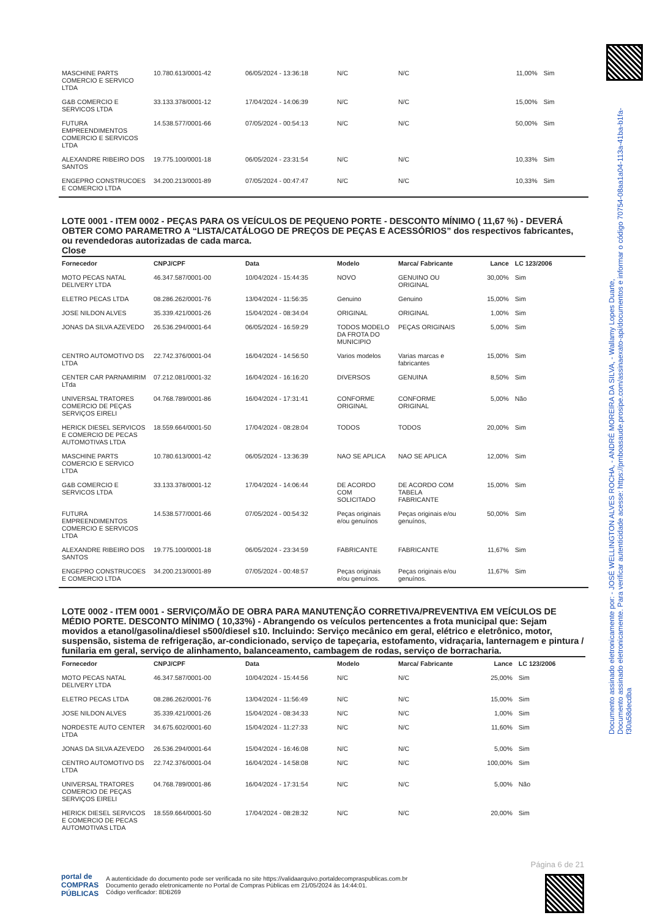Documento assinado eletronicamente por: - JOSÉ WELLINGTON ALVES ROCHA, - ANDRÉ MOREIRA DA SILVA, - Wallamy Lopes Duarte,
Documento assinado eletronicamente. Para verificar autenticidade acesse: https://pmboasaude.prosipe.com/assinaexato-api/documentos e informar o código 70754-08aa1a04-113a-41ba-b1fa-f30a58decdba
| MASCHINE PARTS COMERCIO E SERVICO LTDA | 10.780.613/0001-42 | 06/05/2024 - 13:36:18 | N/C | N/C | 11,00% | Sim |
| G&B COMERCIO E SERVICOS LTDA | 33.133.378/0001-12 | 17/04/2024 - 14:06:39 | N/C | N/C | 15,00% | Sim |
| FUTURA EMPREENDIMENTOS COMERCIO E SERVICOS LTDA | 14.538.577/0001-66 | 07/05/2024 - 00:54:13 | N/C | N/C | 50,00% | Sim |
| ALEXANDRE RIBEIRO DOS SANTOS | 19.775.100/0001-18 | 06/05/2024 - 23:31:54 | N/C | N/C | 10,33% | Sim |
| ENGEPRO CONSTRUCOES E COMERCIO LTDA | 34.200.213/0001-89 | 07/05/2024 - 00:47:47 | N/C | N/C | 10,33% | Sim |
LOTE 0001 - ITEM 0002 - PEÇAS PARA OS VEÍCULOS DE PEQUENO PORTE - DESCONTO MÍNIMO ( 11,67 %) - DEVERÁ OBTER COMO PARAMETRO A “LISTA/CATÁLOGO DE PREÇOS DE PEÇAS E ACESSÓRIOS” dos respectivos fabricantes, ou revendedoras autorizadas de cada marca.
Close
| Fornecedor | CNPJ/CPF | Data | Modelo | Marca/ Fabricante | Lance | LC 123/2006 |
| --- | --- | --- | --- | --- | --- | --- |
| MOTO PECAS NATAL DELIVERY LTDA | 46.347.587/0001-00 | 10/04/2024 - 15:44:35 | NOVO | GENUINO OU ORIGINAL | 30,00% | Sim |
| ELETRO PECAS LTDA | 08.286.262/0001-76 | 13/04/2024 - 11:56:35 | Genuino | Genuino | 15,00% | Sim |
| JOSE NILDON ALVES | 35.339.421/0001-26 | 15/04/2024 - 08:34:04 | ORIGINAL | ORIGINAL | 1,00% | Sim |
| JONAS DA SILVA AZEVEDO | 26.536.294/0001-64 | 06/05/2024 - 16:59:29 | TODOS MODELO DA FROTA DO MUNICIPIO | PEÇAS ORIGINAIS | 5,00% | Sim |
| CENTRO AUTOMOTIVO DS LTDA | 22.742.376/0001-04 | 16/04/2024 - 14:56:50 | Varios modelos | Varias marcas e fabricantes | 15,00% | Sim |
| CENTER CAR PARNAMIRIM LTda | 07.212.081/0001-32 | 16/04/2024 - 16:16:20 | DIVERSOS | GENUINA | 8,50% | Sim |
| UNIVERSAL TRATORES COMERCIO DE PEÇAS SERVIÇOS EIRELI | 04.768.789/0001-86 | 16/04/2024 - 17:31:41 | CONFORME ORIGINAL | CONFORME ORIGINAL | 5,00% | Não |
| HERICK DIESEL SERVICOS E COMERCIO DE PECAS AUTOMOTIVAS LTDA | 18.559.664/0001-50 | 17/04/2024 - 08:28:04 | TODOS | TODOS | 20,00% | Sim |
| MASCHINE PARTS COMERCIO E SERVICO LTDA | 10.780.613/0001-42 | 06/05/2024 - 13:36:39 | NAO SE APLICA | NAO SE APLICA | 12,00% | Sim |
| G&B COMERCIO E SERVICOS LTDA | 33.133.378/0001-12 | 17/04/2024 - 14:06:44 | DE ACORDO COM SOLICITADO | DE ACORDO COM TABELA FABRICANTE | 15,00% | Sim |
| FUTURA EMPREENDIMENTOS COMERCIO E SERVICOS LTDA | 14.538.577/0001-66 | 07/05/2024 - 00:54:32 | Peças originais e/ou genuínos | Peças originais e/ou genuínos, | 50,00% | Sim |
| ALEXANDRE RIBEIRO DOS SANTOS | 19.775.100/0001-18 | 06/05/2024 - 23:34:59 | FABRICANTE | FABRICANTE | 11,67% | Sim |
| ENGEPRO CONSTRUCOES E COMERCIO LTDA | 34.200.213/0001-89 | 07/05/2024 - 00:48:57 | Peças originais e/ou genuínos. | Peças originais e/ou genuínos. | 11,67% | Sim |
LOTE 0002 - ITEM 0001 - SERVIÇO/MÃO DE OBRA PARA MANUTENÇÃO CORRETIVA/PREVENTIVA EM VEÍCULOS DE MÉDIO PORTE. DESCONTO MÍNIMO ( 10,33%) - Abrangendo os veículos pertencentes a frota municipal que: Sejam movidos a etanol/gasolina/diesel s500/diesel s10. Incluindo: Serviço mecânico em geral, elétrico e eletrônico, motor, suspensão, sistema de refrigeração, ar-condicionado, serviço de tapeçaria, estofamento, vidraçaria, lanternagem e pintura / funilaria em geral, serviço de alinhamento, balanceamento, cambagem de rodas, serviço de borracharia.
| Fornecedor | CNPJ/CPF | Data | Modelo | Marca/ Fabricante | Lance | LC 123/2006 |
| --- | --- | --- | --- | --- | --- | --- |
| MOTO PECAS NATAL DELIVERY LTDA | 46.347.587/0001-00 | 10/04/2024 - 15:44:56 | N/C | N/C | 25,00% | Sim |
| ELETRO PECAS LTDA | 08.286.262/0001-76 | 13/04/2024 - 11:56:49 | N/C | N/C | 15,00% | Sim |
| JOSE NILDON ALVES | 35.339.421/0001-26 | 15/04/2024 - 08:34:33 | N/C | N/C | 1,00% | Sim |
| NORDESTE AUTO CENTER LTDA | 34.675.602/0001-60 | 15/04/2024 - 11:27:33 | N/C | N/C | 11,60% | Sim |
| JONAS DA SILVA AZEVEDO | 26.536.294/0001-64 | 15/04/2024 - 16:46:08 | N/C | N/C | 5,00% | Sim |
| CENTRO AUTOMOTIVO DS LTDA | 22.742.376/0001-04 | 16/04/2024 - 14:58:08 | N/C | N/C | 100,00% | Sim |
| UNIVERSAL TRATORES COMERCIO DE PEÇAS SERVIÇOS EIRELI | 04.768.789/0001-86 | 16/04/2024 - 17:31:54 | N/C | N/C | 5,00% | Não |
| HERICK DIESEL SERVICOS E COMERCIO DE PECAS AUTOMOTIVAS LTDA | 18.559.664/0001-50 | 17/04/2024 - 08:28:32 | N/C | N/C | 20,00% | Sim |
Página 6 de 21
portal de
COMPRAS
PÚBLICAS
A autenticidade do documento pode ser verificada no site https://validaarquivo.portaldecompraspublicas.com.br
Documento gerado eletronicamente no Portal de Compras Públicas em 21/05/2024 às 14:44:01.
Código verificador: 8DB269